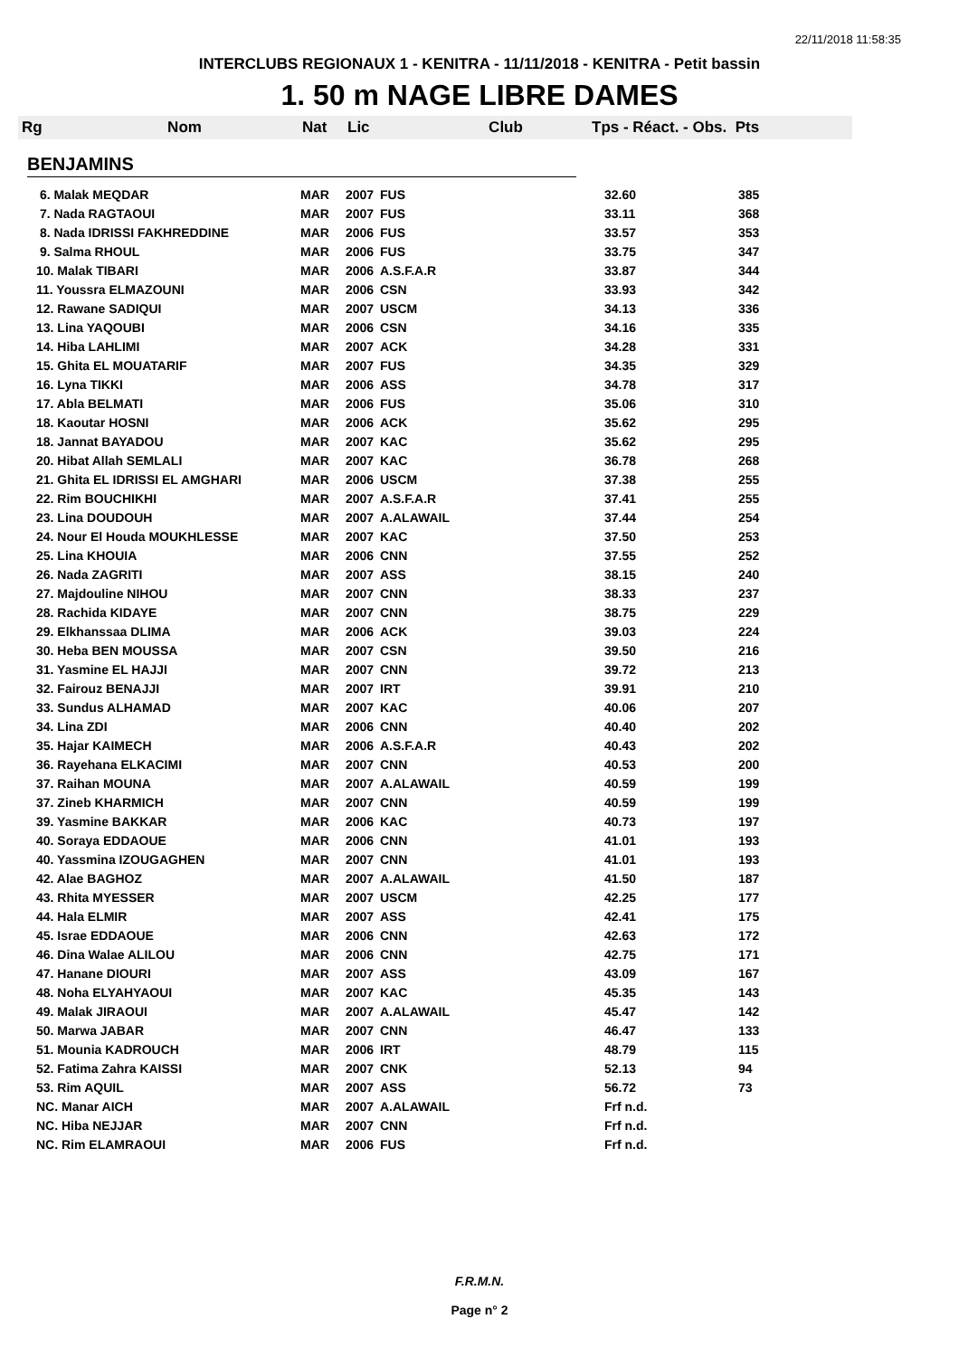22/11/2018 11:58:35
INTERCLUBS REGIONAUX 1 - KENITRA - 11/11/2018 - KENITRA - Petit bassin
1. 50 m NAGE LIBRE DAMES
Rg Nom Nat Lic Club Tps - Réact. - Obs. Pts
BENJAMINS
| 6. Malak MEQDAR | MAR | 2007 | FUS | 32.60 | 385 |
| 7. Nada RAGTAOUI | MAR | 2007 | FUS | 33.11 | 368 |
| 8. Nada IDRISSI FAKHREDDINE | MAR | 2006 | FUS | 33.57 | 353 |
| 9. Salma RHOUL | MAR | 2006 | FUS | 33.75 | 347 |
| 10. Malak TIBARI | MAR | 2006 | A.S.F.A.R | 33.87 | 344 |
| 11. Youssra ELMAZOUNI | MAR | 2006 | CSN | 33.93 | 342 |
| 12. Rawane SADIQUI | MAR | 2007 | USCM | 34.13 | 336 |
| 13. Lina YAQOUBI | MAR | 2006 | CSN | 34.16 | 335 |
| 14. Hiba LAHLIMI | MAR | 2007 | ACK | 34.28 | 331 |
| 15. Ghita EL MOUATARIF | MAR | 2007 | FUS | 34.35 | 329 |
| 16. Lyna TIKKI | MAR | 2006 | ASS | 34.78 | 317 |
| 17. Abla BELMATI | MAR | 2006 | FUS | 35.06 | 310 |
| 18. Kaoutar HOSNI | MAR | 2006 | ACK | 35.62 | 295 |
| 18. Jannat BAYADOU | MAR | 2007 | KAC | 35.62 | 295 |
| 20. Hibat Allah SEMLALI | MAR | 2007 | KAC | 36.78 | 268 |
| 21. Ghita EL IDRISSI EL AMGHARI | MAR | 2006 | USCM | 37.38 | 255 |
| 22. Rim BOUCHIKHI | MAR | 2007 | A.S.F.A.R | 37.41 | 255 |
| 23. Lina DOUDOUH | MAR | 2007 | A.ALAWAIL | 37.44 | 254 |
| 24. Nour El Houda MOUKHLESSE | MAR | 2007 | KAC | 37.50 | 253 |
| 25. Lina KHOUIA | MAR | 2006 | CNN | 37.55 | 252 |
| 26. Nada ZAGRITI | MAR | 2007 | ASS | 38.15 | 240 |
| 27. Majdouline NIHOU | MAR | 2007 | CNN | 38.33 | 237 |
| 28. Rachida KIDAYE | MAR | 2007 | CNN | 38.75 | 229 |
| 29. Elkhanssaa DLIMA | MAR | 2006 | ACK | 39.03 | 224 |
| 30. Heba BEN MOUSSA | MAR | 2007 | CSN | 39.50 | 216 |
| 31. Yasmine EL HAJJI | MAR | 2007 | CNN | 39.72 | 213 |
| 32. Fairouz BENAJJI | MAR | 2007 | IRT | 39.91 | 210 |
| 33. Sundus ALHAMAD | MAR | 2007 | KAC | 40.06 | 207 |
| 34. Lina ZDI | MAR | 2006 | CNN | 40.40 | 202 |
| 35. Hajar KAIMECH | MAR | 2006 | A.S.F.A.R | 40.43 | 202 |
| 36. Rayehana ELKACIMI | MAR | 2007 | CNN | 40.53 | 200 |
| 37. Raihan MOUNA | MAR | 2007 | A.ALAWAIL | 40.59 | 199 |
| 37. Zineb KHARMICH | MAR | 2007 | CNN | 40.59 | 199 |
| 39. Yasmine BAKKAR | MAR | 2006 | KAC | 40.73 | 197 |
| 40. Soraya EDDAOUE | MAR | 2006 | CNN | 41.01 | 193 |
| 40. Yassmina IZOUGAGHEN | MAR | 2007 | CNN | 41.01 | 193 |
| 42. Alae BAGHOZ | MAR | 2007 | A.ALAWAIL | 41.50 | 187 |
| 43. Rhita MYESSER | MAR | 2007 | USCM | 42.25 | 177 |
| 44. Hala ELMIR | MAR | 2007 | ASS | 42.41 | 175 |
| 45. Israe EDDAOUE | MAR | 2006 | CNN | 42.63 | 172 |
| 46. Dina Walae ALILOU | MAR | 2006 | CNN | 42.75 | 171 |
| 47. Hanane DIOURI | MAR | 2007 | ASS | 43.09 | 167 |
| 48. Noha ELYAHYAOUI | MAR | 2007 | KAC | 45.35 | 143 |
| 49. Malak JIRAOUI | MAR | 2007 | A.ALAWAIL | 45.47 | 142 |
| 50. Marwa JABAR | MAR | 2007 | CNN | 46.47 | 133 |
| 51. Mounia KADROUCH | MAR | 2006 | IRT | 48.79 | 115 |
| 52. Fatima Zahra KAISSI | MAR | 2007 | CNK | 52.13 | 94 |
| 53. Rim AQUIL | MAR | 2007 | ASS | 56.72 | 73 |
| NC. Manar AICH | MAR | 2007 | A.ALAWAIL | Frf n.d. | |
| NC. Hiba NEJJAR | MAR | 2007 | CNN | Frf n.d. | |
| NC. Rim ELAMRAOUI | MAR | 2006 | FUS | Frf n.d. | |
F.R.M.N.
Page n° 2